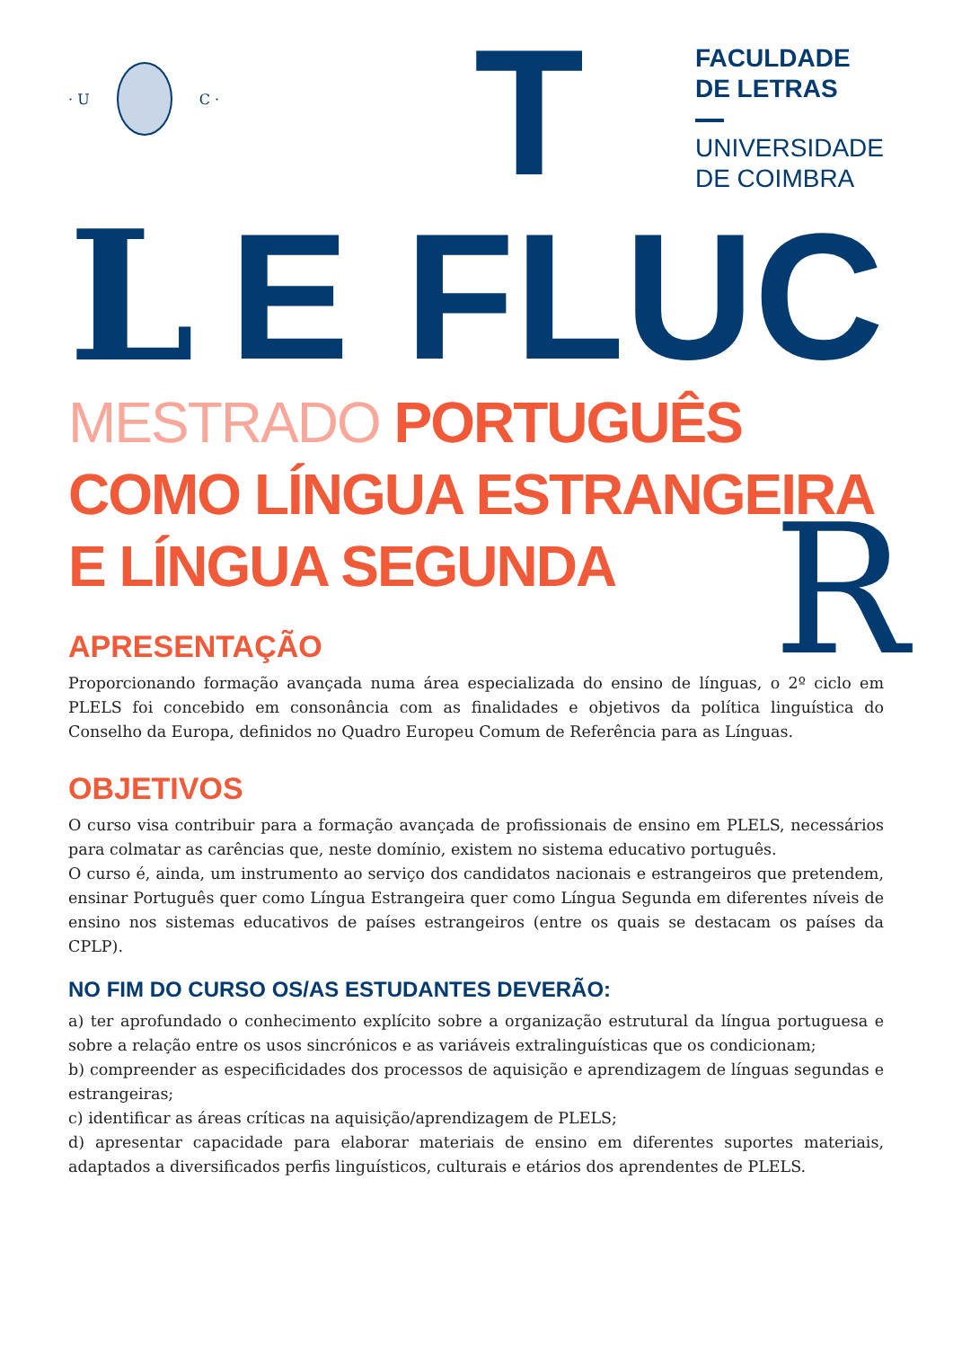· U C ·
T
FACULDADE
DE LETRAS
UNIVERSIDADE
DE COIMBRA
L
E
FLUC
MESTRADO PORTUGUÊS
COMO LÍNGUA ESTRANGEIRA
E LÍNGUA SEGUNDA
R
APRESENTAÇÃO
Proporcionando formação avançada numa área especializada do ensino de línguas, o 2º ciclo em PLELS foi concebido em consonância com as finalidades e objetivos da política linguística do Conselho da Europa, definidos no Quadro Europeu Comum de Referência para as Línguas.
OBJETIVOS
O curso visa contribuir para a formação avançada de profissionais de ensino em PLELS, necessários para colmatar as carências que, neste domínio, existem no sistema educativo português.
O curso é, ainda, um instrumento ao serviço dos candidatos nacionais e estrangeiros que pretendem, ensinar Português quer como Língua Estrangeira quer como Língua Segunda em diferentes níveis de ensino nos sistemas educativos de países estrangeiros (entre os quais se destacam os países da CPLP).
NO FIM DO CURSO OS/AS ESTUDANTES DEVERÃO:
a) ter aprofundado o conhecimento explícito sobre a organização estrutural da língua portuguesa e sobre a relação entre os usos sincrónicos e as variáveis extralinguísticas que os condicionam;
b) compreender as especificidades dos processos de aquisição e aprendizagem de línguas segundas e estrangeiras;
c) identificar as áreas críticas na aquisição/aprendizagem de PLELS;
d) apresentar capacidade para elaborar materiais de ensino em diferentes suportes materiais, adaptados a diversificados perfis linguísticos, culturais e etários dos aprendentes de PLELS.